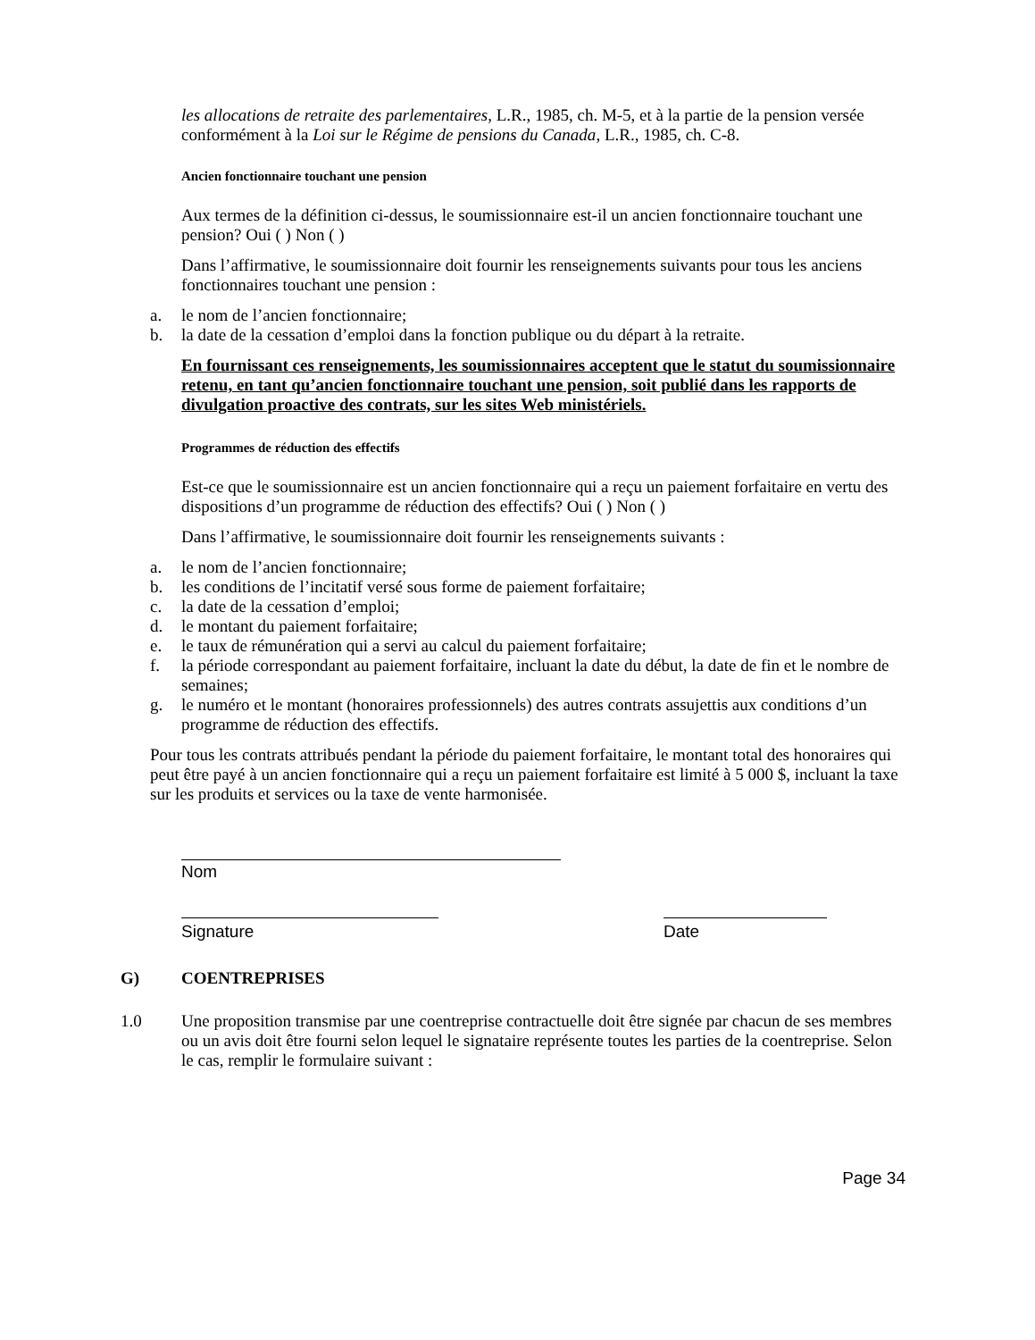les allocations de retraite des parlementaires, L.R., 1985, ch. M-5, et à la partie de la pension versée conformément à la Loi sur le Régime de pensions du Canada, L.R., 1985, ch. C-8.
Ancien fonctionnaire touchant une pension
Aux termes de la définition ci-dessus, le soumissionnaire est-il un ancien fonctionnaire touchant une pension? Oui ( ) Non ( )
Dans l’affirmative, le soumissionnaire doit fournir les renseignements suivants pour tous les anciens fonctionnaires touchant une pension :
a. le nom de l’ancien fonctionnaire;
b. la date de la cessation d’emploi dans la fonction publique ou du départ à la retraite.
En fournissant ces renseignements, les soumissionnaires acceptent que le statut du soumissionnaire retenu, en tant qu’ancien fonctionnaire touchant une pension, soit publié dans les rapports de divulgation proactive des contrats, sur les sites Web ministériels.
Programmes de réduction des effectifs
Est-ce que le soumissionnaire est un ancien fonctionnaire qui a reçu un paiement forfaitaire en vertu des dispositions d’un programme de réduction des effectifs? Oui ( ) Non ( )
Dans l’affirmative, le soumissionnaire doit fournir les renseignements suivants :
a. le nom de l’ancien fonctionnaire;
b. les conditions de l’incitatif versé sous forme de paiement forfaitaire;
c. la date de la cessation d’emploi;
d. le montant du paiement forfaitaire;
e. le taux de rémunération qui a servi au calcul du paiement forfaitaire;
f. la période correspondant au paiement forfaitaire, incluant la date du début, la date de fin et le nombre de semaines;
g. le numéro et le montant (honoraires professionnels) des autres contrats assujettis aux conditions d’un programme de réduction des effectifs.
Pour tous les contrats attribués pendant la période du paiement forfaitaire, le montant total des honoraires qui peut être payé à un ancien fonctionnaire qui a reçu un paiement forfaitaire est limité à 5 000 $, incluant la taxe sur les produits et services ou la taxe de vente harmonisée.
Nom
Signature Date
G) COENTREPRISES
1.0 Une proposition transmise par une coentreprise contractuelle doit être signée par chacun de ses membres ou un avis doit être fourni selon lequel le signataire représente toutes les parties de la coentreprise. Selon le cas, remplir le formulaire suivant :
Page 34